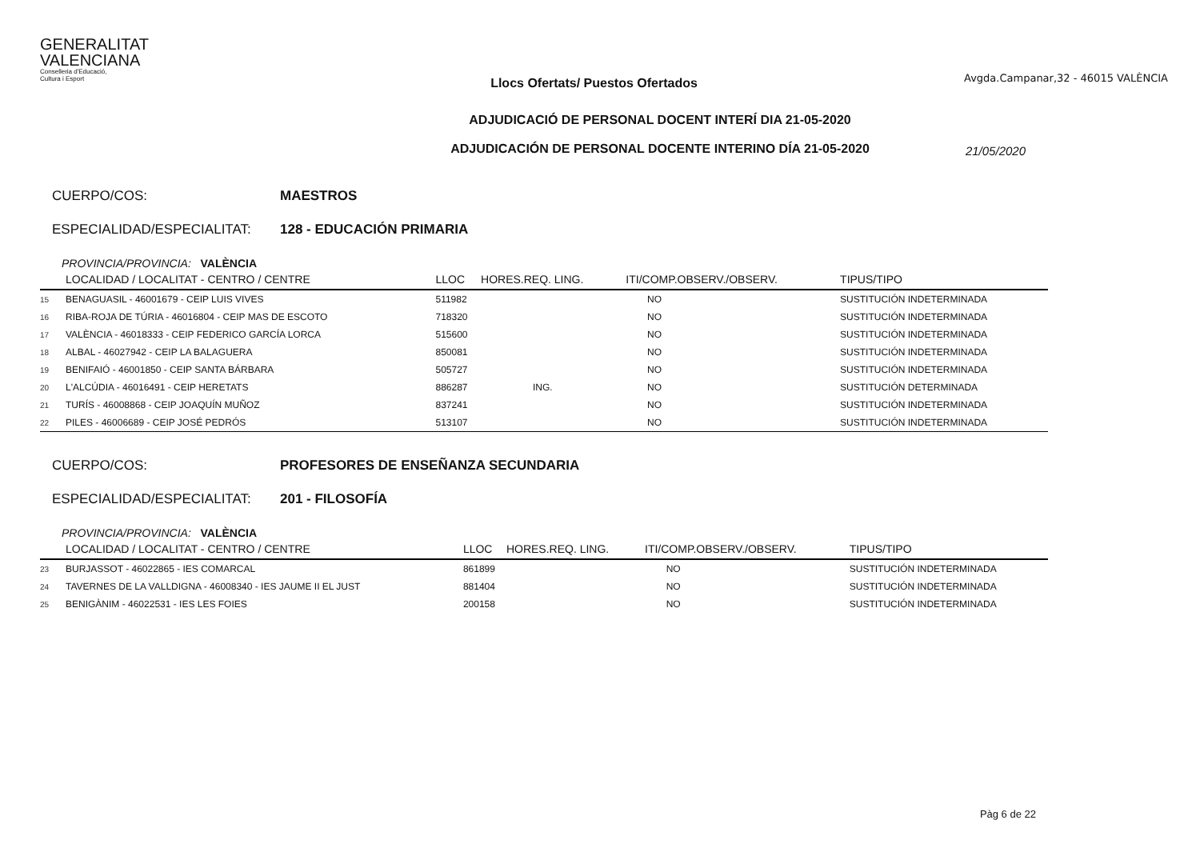GENERALITAT
VALENCIANA
Conselleria d'Educació,
Cultura i Esport
Llocs Ofertats/ Puestos Ofertados
Avgda.Campanar,32 - 46015 VALÈNCIA
ADJUDICACIÓ DE PERSONAL DOCENT INTERÍ DIA 21-05-2020
ADJUDICACIÓN DE PERSONAL DOCENTE INTERINO DÍA 21-05-2020
21/05/2020
CUERPO/COS: MAESTROS
ESPECIALIDAD/ESPECIALITAT: 128 - EDUCACIÓN PRIMARIA
PROVINCIA/PROVINCIA: VALÈNCIA
| | LOCALIDAD / LOCALITAT - CENTRO / CENTRE | LLOC | HORES.REQ. LING. | ITI/COMP.OBSERV./OBSERV. | TIPUS/TIPO |
| --- | --- | --- | --- | --- | --- |
| 15 | BENAGUASIL - 46001679 - CEIP LUIS VIVES | 511982 | | NO | SUSTITUCIÓN INDETERMINADA |
| 16 | RIBA-ROJA DE TÚRIA - 46016804 - CEIP MAS DE ESCOTO | 718320 | | NO | SUSTITUCIÓN INDETERMINADA |
| 17 | VALÈNCIA - 46018333 - CEIP FEDERICO GARCÍA LORCA | 515600 | | NO | SUSTITUCIÓN INDETERMINADA |
| 18 | ALBAL - 46027942 - CEIP LA BALAGUERA | 850081 | | NO | SUSTITUCIÓN INDETERMINADA |
| 19 | BENIFAIÓ - 46001850 - CEIP SANTA BÁRBARA | 505727 | | NO | SUSTITUCIÓN INDETERMINADA |
| 20 | L'ALCÚDIA - 46016491 - CEIP HERETATS | 886287 | ING. | NO | SUSTITUCIÓN DETERMINADA |
| 21 | TURÍS - 46008868 - CEIP JOAQUÍN MUÑOZ | 837241 | | NO | SUSTITUCIÓN INDETERMINADA |
| 22 | PILES - 46006689 - CEIP JOSÉ PEDRÓS | 513107 | | NO | SUSTITUCIÓN INDETERMINADA |
CUERPO/COS: PROFESORES DE ENSEÑANZA SECUNDARIA
ESPECIALIDAD/ESPECIALITAT: 201 - FILOSOFÍA
PROVINCIA/PROVINCIA: VALÈNCIA
| | LOCALIDAD / LOCALITAT - CENTRO / CENTRE | LLOC | HORES.REQ. LING. | ITI/COMP.OBSERV./OBSERV. | TIPUS/TIPO |
| --- | --- | --- | --- | --- | --- |
| 23 | BURJASSOT - 46022865 - IES COMARCAL | 861899 | | NO | SUSTITUCIÓN INDETERMINADA |
| 24 | TAVERNES DE LA VALLDIGNA - 46008340 - IES JAUME II EL JUST | 881404 | | NO | SUSTITUCIÓN INDETERMINADA |
| 25 | BENIGÀNIM - 46022531 - IES LES FOIES | 200158 | | NO | SUSTITUCIÓN INDETERMINADA |
Pàg 6 de 22